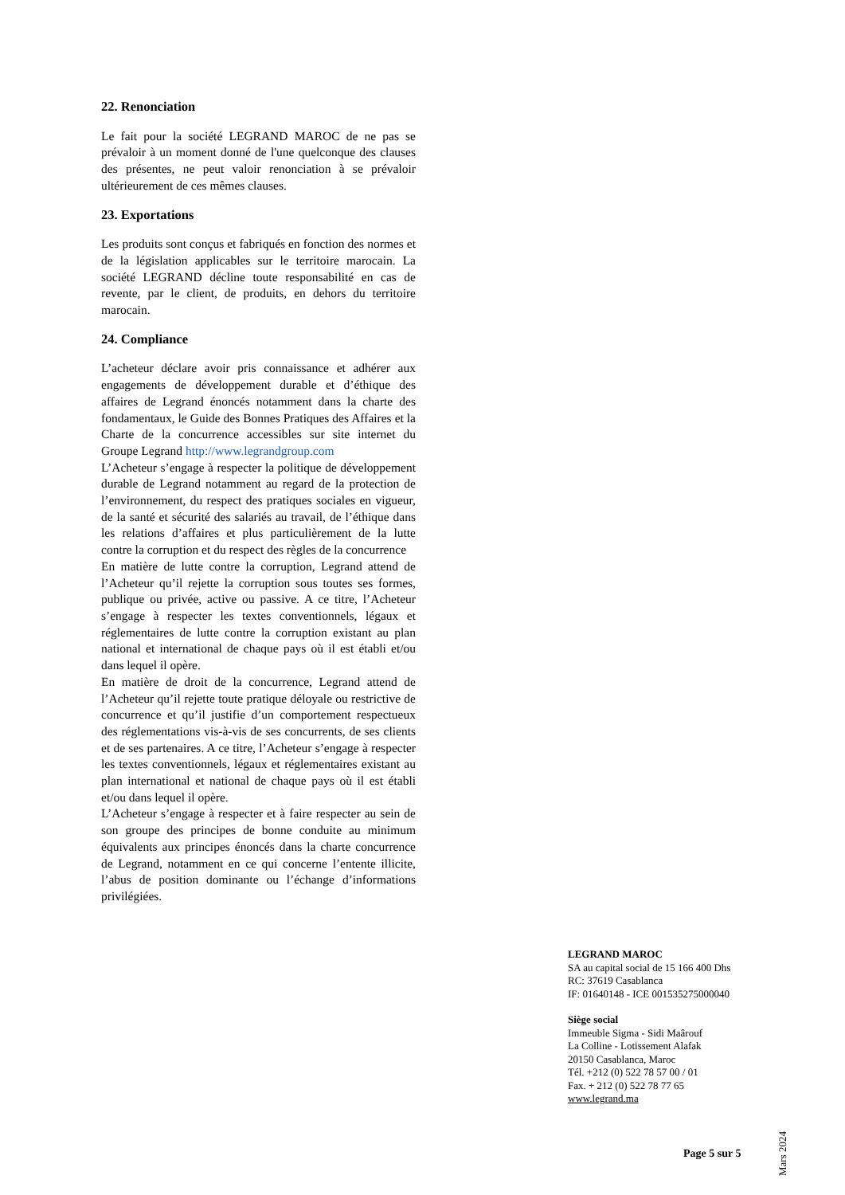22. Renonciation
Le fait pour la société LEGRAND MAROC de ne pas se prévaloir à un moment donné de l'une quelconque des clauses des présentes, ne peut valoir renonciation à se prévaloir ultérieurement de ces mêmes clauses.
23. Exportations
Les produits sont conçus et fabriqués en fonction des normes et de la législation applicables sur le territoire marocain. La société LEGRAND décline toute responsabilité en cas de revente, par le client, de produits, en dehors du territoire marocain.
24. Compliance
L’acheteur déclare avoir pris connaissance et adhérer aux engagements de développement durable et d’éthique des affaires de Legrand énoncés notamment dans la charte des fondamentaux, le Guide des Bonnes Pratiques des Affaires et la Charte de la concurrence accessibles sur site internet du Groupe Legrand http://www.legrandgroup.com
L’Acheteur s’engage à respecter la politique de développement durable de Legrand notamment au regard de la protection de l’environnement, du respect des pratiques sociales en vigueur, de la santé et sécurité des salariés au travail, de l’éthique dans les relations d’affaires et plus particulièrement de la lutte contre la corruption et du respect des règles de la concurrence
En matière de lutte contre la corruption, Legrand attend de l’Acheteur qu’il rejette la corruption sous toutes ses formes, publique ou privée, active ou passive. A ce titre, l’Acheteur s’engage à respecter les textes conventionnels, légaux et réglementaires de lutte contre la corruption existant au plan national et international de chaque pays où il est établi et/ou dans lequel il opère.
En matière de droit de la concurrence, Legrand attend de l’Acheteur qu’il rejette toute pratique déloyale ou restrictive de concurrence et qu’il justifie d’un comportement respectueux des réglementations vis-à-vis de ses concurrents, de ses clients et de ses partenaires. A ce titre, l’Acheteur s’engage à respecter les textes conventionnels, légaux et réglementaires existant au plan international et national de chaque pays où il est établi et/ou dans lequel il opère.
L’Acheteur s’engage à respecter et à faire respecter au sein de son groupe des principes de bonne conduite au minimum équivalents aux principes énoncés dans la charte concurrence de Legrand, notamment en ce qui concerne l’entente illicite, l’abus de position dominante ou l’échange d’informations privilégiées.
LEGRAND MAROC
SA au capital social de 15 166 400 Dhs
RC: 37619 Casablanca
IF: 01640148 - ICE 001535275000040
Siège social
Immeuble Sigma - Sidi Maârouf
La Colline - Lotissement Alafak
20150 Casablanca, Maroc
Tél. +212 (0) 522 78 57 00 / 01
Fax. + 212 (0) 522 78 77 65
www.legrand.ma
Mars 2024
Page 5 sur 5